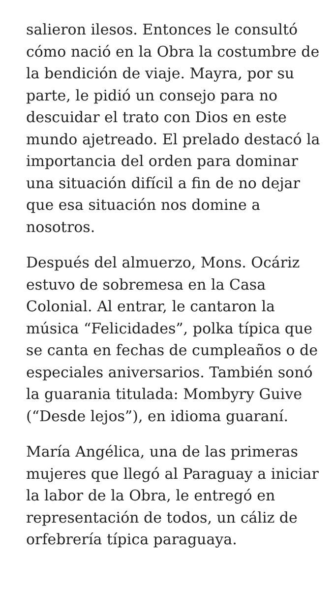salieron ilesos. Entonces le consultó cómo nació en la Obra la costumbre de la bendición de viaje. Mayra, por su parte, le pidió un consejo para no descuidar el trato con Dios en este mundo ajetreado. El prelado destacó la importancia del orden para dominar una situación difícil a fin de no dejar que esa situación nos domine a nosotros.
Después del almuerzo, Mons. Ocáriz estuvo de sobremesa en la Casa Colonial. Al entrar, le cantaron la música “Felicidades”, polka típica que se canta en fechas de cumpleaños o de especiales aniversarios. También sonó la guarania titulada: Mombyry Guive (“Desde lejos”), en idioma guaraní.
María Angélica, una de las primeras mujeres que llegó al Paraguay a iniciar la labor de la Obra, le entregó en representación de todos, un cáliz de orfebrería típica paraguaya.